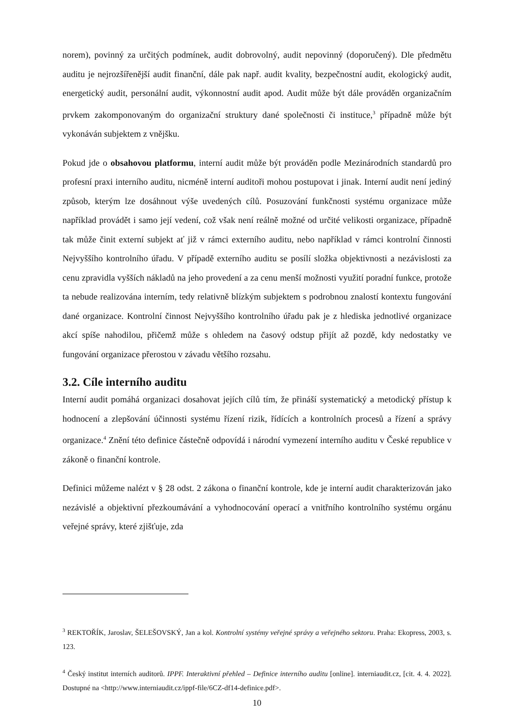norem), povinný za určitých podmínek, audit dobrovolný, audit nepovinný (doporučený). Dle předmětu auditu je nejrozšířenější audit finanční, dále pak např. audit kvality, bezpečnostní audit, ekologický audit, energetický audit, personální audit, výkonnostní audit apod. Audit může být dále prováděn organizačním prvkem zakomponovaným do organizační struktury dané společnosti či instituce,<sup>3</sup> případně může být vykonáván subjektem z vnějšku.
Pokud jde o obsahovou platformu, interní audit může být prováděn podle Mezinárodních standardů pro profesní praxi interního auditu, nicméně interní auditoři mohou postupovat i jinak. Interní audit není jediný způsob, kterým lze dosáhnout výše uvedených cílů. Posuzování funkčnosti systému organizace může například provádět i samo její vedení, což však není reálně možné od určité velikosti organizace, případně tak může činit externí subjekt ať již v rámci externího auditu, nebo například v rámci kontrolní činnosti Nejvyššího kontrolního úřadu. V případě externího auditu se posílí složka objektivnosti a nezávislosti za cenu zpravidla vyšších nákladů na jeho provedení a za cenu menší možnosti využití poradní funkce, protože ta nebude realizována interním, tedy relativně blízkým subjektem s podrobnou znalostí kontextu fungování dané organizace. Kontrolní činnost Nejvyššího kontrolního úřadu pak je z hlediska jednotlivé organizace akcí spíše nahodilou, přičemž může s ohledem na časový odstup přijít až pozdě, kdy nedostatky ve fungování organizace přerostou v závadu většího rozsahu.
3.2. Cíle interního auditu
Interní audit pomáhá organizaci dosahovat jejích cílů tím, že přináší systematický a metodický přístup k hodnocení a zlepšování účinnosti systému řízení rizik, řídících a kontrolních procesů a řízení a správy organizace.<sup>4</sup> Znění této definice částečně odpovídá i národní vymezení interního auditu v České republice v zákoně o finanční kontrole.
Definici můžeme nalézt v § 28 odst. 2 zákona o finanční kontrole, kde je interní audit charakterizován jako nezávislé a objektivní přezkoumávání a vyhodnocování operací a vnitřního kontrolního systému orgánu veřejné správy, které zjišťuje, zda
<sup>3</sup> REKTOŘÍK, Jaroslav, ŠELEŠOVSKÝ, Jan a kol. Kontrolní systémy veřejné správy a veřejného sektoru. Praha: Ekopress, 2003, s. 123.
<sup>4</sup> Český institut interních auditorů. IPPF. Interaktivní přehled – Definice interního auditu [online]. interniaudit.cz, [cit. 4. 4. 2022]. Dostupné na <http://www.interniaudit.cz/ippf-file/6CZ-df14-definice.pdf>.
10